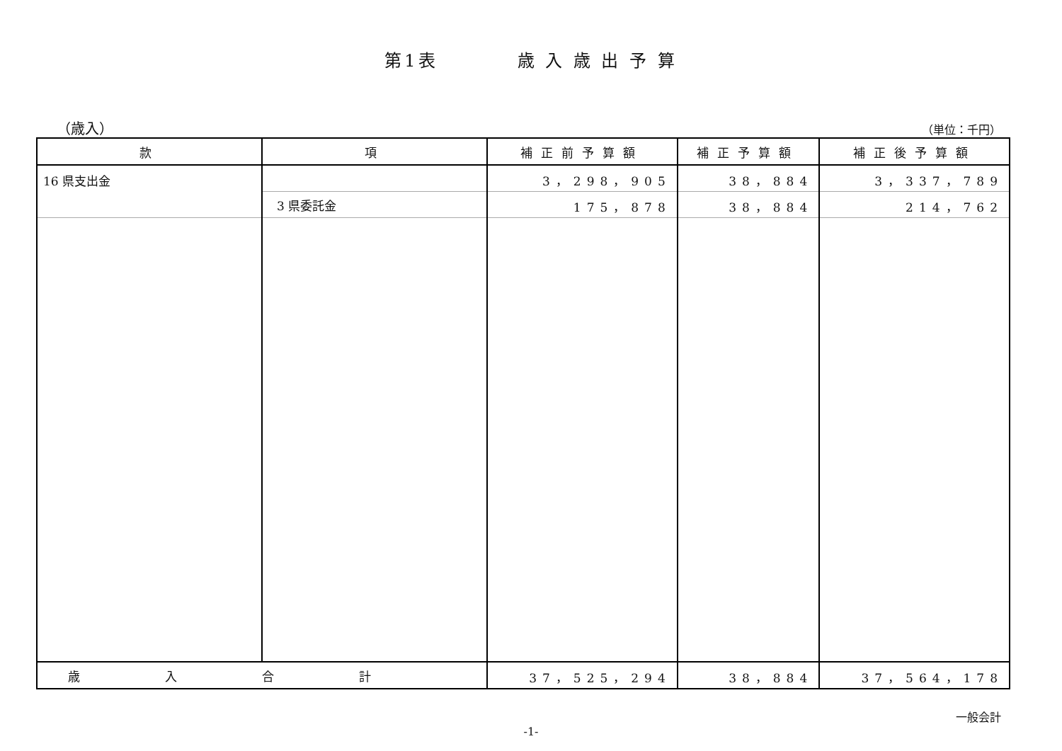第1表　　　　歳 入 歳 出 予 算
（歳入） （単位：千円）
| 款 | 項 | 補正前予算額 | 補正予算額 | 補正後予算額 |
| --- | --- | --- | --- | --- |
| 16 県支出金 | | 3，298，905 | 38，884 | 3，337，789 |
| | 3 県委託金 | 175，878 | 38，884 | 214，762 |
| 歳入合計 | | 37，525，294 | 38，884 | 37，564，178 |
一般会計
-1-